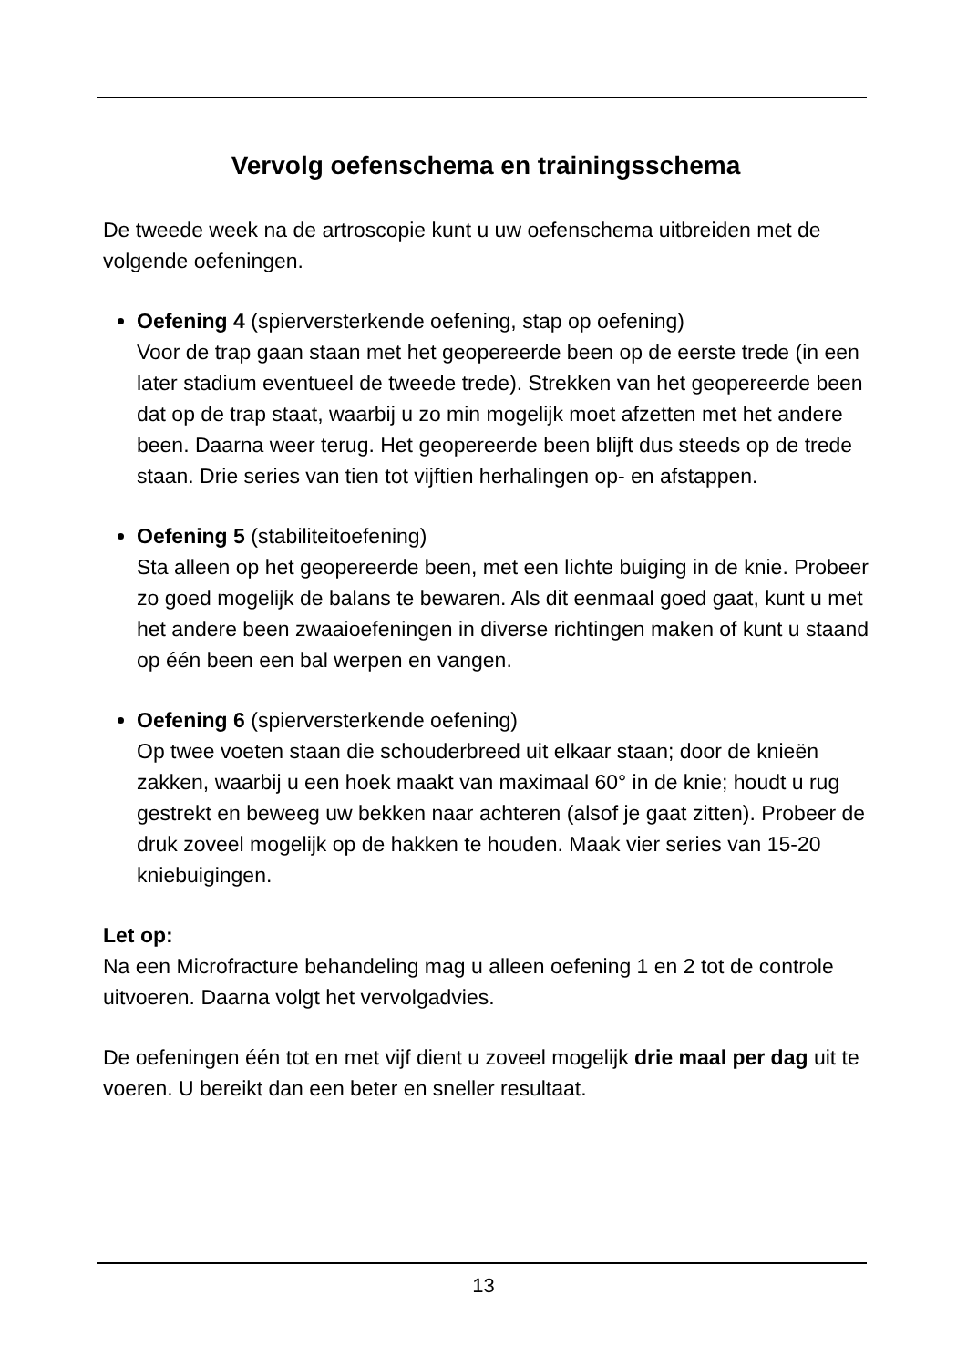Vervolg oefenschema en trainingsschema
De tweede week na de artroscopie kunt u uw oefenschema uitbreiden met de volgende oefeningen.
Oefening 4 (spierversterkende oefening, stap op oefening)
Voor de trap gaan staan met het geopereerde been op de eerste trede (in een later stadium eventueel de tweede trede). Strekken van het geopereerde been dat op de trap staat, waarbij u zo min mogelijk moet afzetten met het andere been. Daarna weer terug. Het geopereerde been blijft dus steeds op de trede staan. Drie series van tien tot vijftien herhalingen op- en afstappen.
Oefening 5 (stabiliteitoefening)
Sta alleen op het geopereerde been, met een lichte buiging in de knie. Probeer zo goed mogelijk de balans te bewaren. Als dit eenmaal goed gaat, kunt u met het andere been zwaaioefeningen in diverse richtingen maken of kunt u staand op één been een bal werpen en vangen.
Oefening 6 (spierversterkende oefening)
Op twee voeten staan die schouderbreed uit elkaar staan; door de knieën zakken, waarbij u een hoek maakt van maximaal 60° in de knie; houdt u rug gestrekt en beweeg uw bekken naar achteren (alsof je gaat zitten). Probeer de druk zoveel mogelijk op de hakken te houden. Maak vier series van 15-20 kniebuigingen.
Let op:
Na een Microfracture behandeling mag u alleen oefening 1 en 2 tot de controle uitvoeren. Daarna volgt het vervolgadvies.
De oefeningen één tot en met vijf dient u zoveel mogelijk drie maal per dag uit te voeren. U bereikt dan een beter en sneller resultaat.
13